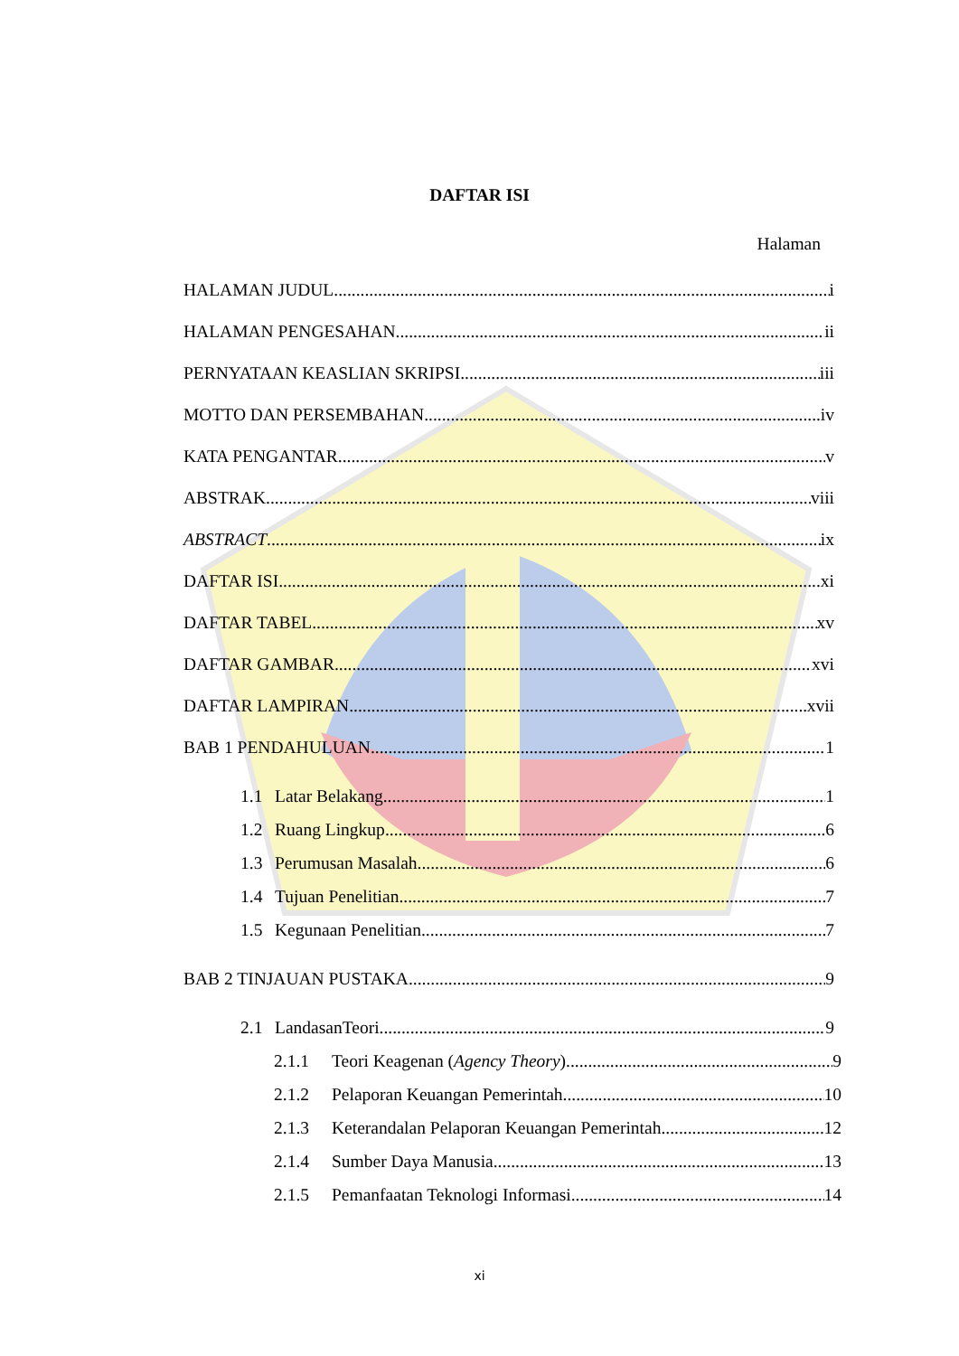DAFTAR ISI
Halaman
HALAMAN JUDUL i
HALAMAN PENGESAHAN ii
PERNYATAAN KEASLIAN SKRIPSI iii
MOTTO DAN PERSEMBAHAN iv
KATA PENGANTAR. v
ABSTRAK viii
ABSTRACT ix
DAFTAR ISI xi
DAFTAR TABEL xv
DAFTAR GAMBAR xvi
DAFTAR LAMPIRAN xvii
BAB 1 PENDAHULUAN 1
1.1 Latar Belakang 1
1.2 Ruang Lingkup 6
1.3 Perumusan Masalah 6
1.4 Tujuan Penelitian 7
1.5 Kegunaan Penelitian 7
BAB 2 TINJAUAN PUSTAKA 9
2.1 LandasanTeori 9
2.1.1 Teori Keagenan (Agency Theory) 9
2.1.2 Pelaporan Keuangan Pemerintah 10
2.1.3 Keterandalan Pelaporan Keuangan Pemerintah 12
2.1.4 Sumber Daya Manusia 13
2.1.5 Pemanfaatan Teknologi Informasi 14
xi